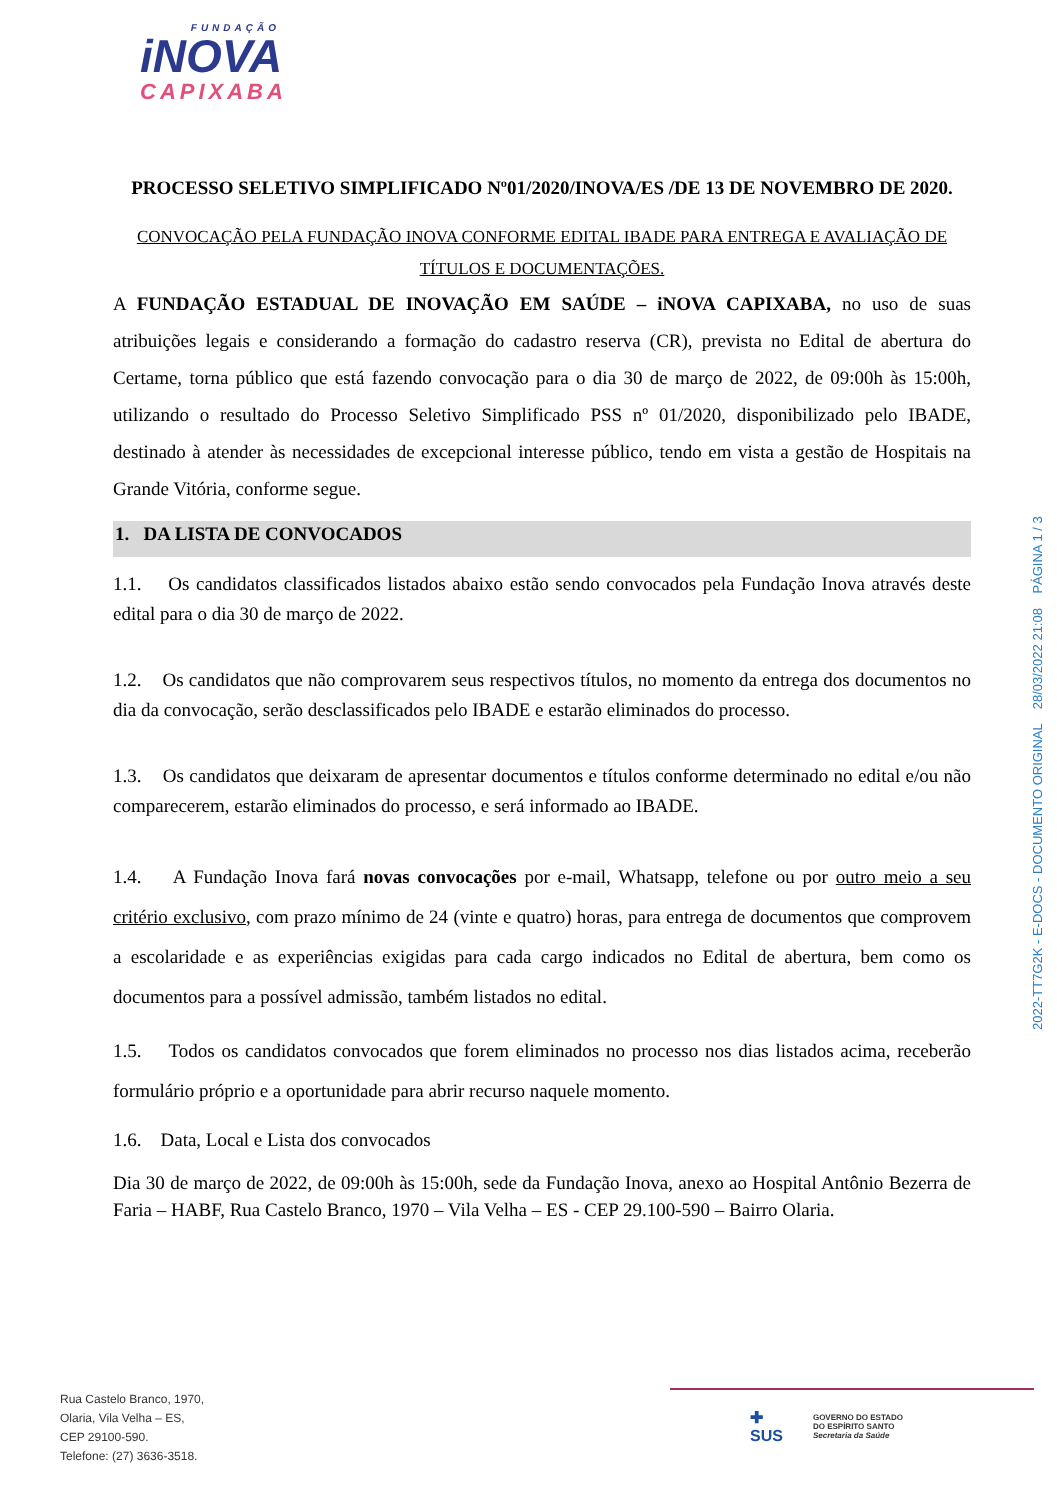FUNDAÇÃO
iNOVA
CAPIXABA
PROCESSO SELETIVO SIMPLIFICADO Nº01/2020/INOVA/ES /DE 13 DE NOVEMBRO DE 2020.
CONVOCAÇÃO PELA FUNDAÇÃO INOVA CONFORME EDITAL IBADE PARA ENTREGA E AVALIAÇÃO DE TÍTULOS E DOCUMENTAÇÕES.
A FUNDAÇÃO ESTADUAL DE INOVAÇÃO EM SAÚDE – iNOVA CAPIXABA, no uso de suas atribuições legais e considerando a formação do cadastro reserva (CR), prevista no Edital de abertura do Certame, torna público que está fazendo convocação para o dia 30 de março de 2022, de 09:00h às 15:00h, utilizando o resultado do Processo Seletivo Simplificado PSS nº 01/2020, disponibilizado pelo IBADE, destinado à atender às necessidades de excepcional interesse público, tendo em vista a gestão de Hospitais na Grande Vitória, conforme segue.
1. DA LISTA DE CONVOCADOS
1.1. Os candidatos classificados listados abaixo estão sendo convocados pela Fundação Inova através deste edital para o dia 30 de março de 2022.
1.2. Os candidatos que não comprovarem seus respectivos títulos, no momento da entrega dos documentos no dia da convocação, serão desclassificados pelo IBADE e estarão eliminados do processo.
1.3. Os candidatos que deixaram de apresentar documentos e títulos conforme determinado no edital e/ou não comparecerem, estarão eliminados do processo, e será informado ao IBADE.
1.4. A Fundação Inova fará novas convocações por e-mail, Whatsapp, telefone ou por outro meio a seu critério exclusivo, com prazo mínimo de 24 (vinte e quatro) horas, para entrega de documentos que comprovem a escolaridade e as experiências exigidas para cada cargo indicados no Edital de abertura, bem como os documentos para a possível admissão, também listados no edital.
1.5. Todos os candidatos convocados que forem eliminados no processo nos dias listados acima, receberão formulário próprio e a oportunidade para abrir recurso naquele momento.
1.6. Data, Local e Lista dos convocados
Dia 30 de março de 2022, de 09:00h às 15:00h, sede da Fundação Inova, anexo ao Hospital Antônio Bezerra de Faria – HABF, Rua Castelo Branco, 1970 – Vila Velha – ES - CEP 29.100-590 – Bairro Olaria.
2022-TT7G2K - E-DOCS - DOCUMENTO ORIGINAL 28/03/2022 21:08 PÁGINA 1 / 3
Rua Castelo Branco, 1970,
Olaria, Vila Velha – ES,
CEP 29100-590.
Telefone: (27) 3636-3518.
✚
SUS GOVERNO DO ESTADO
DO ESPÍRITO SANTO
Secretaria da Saúde